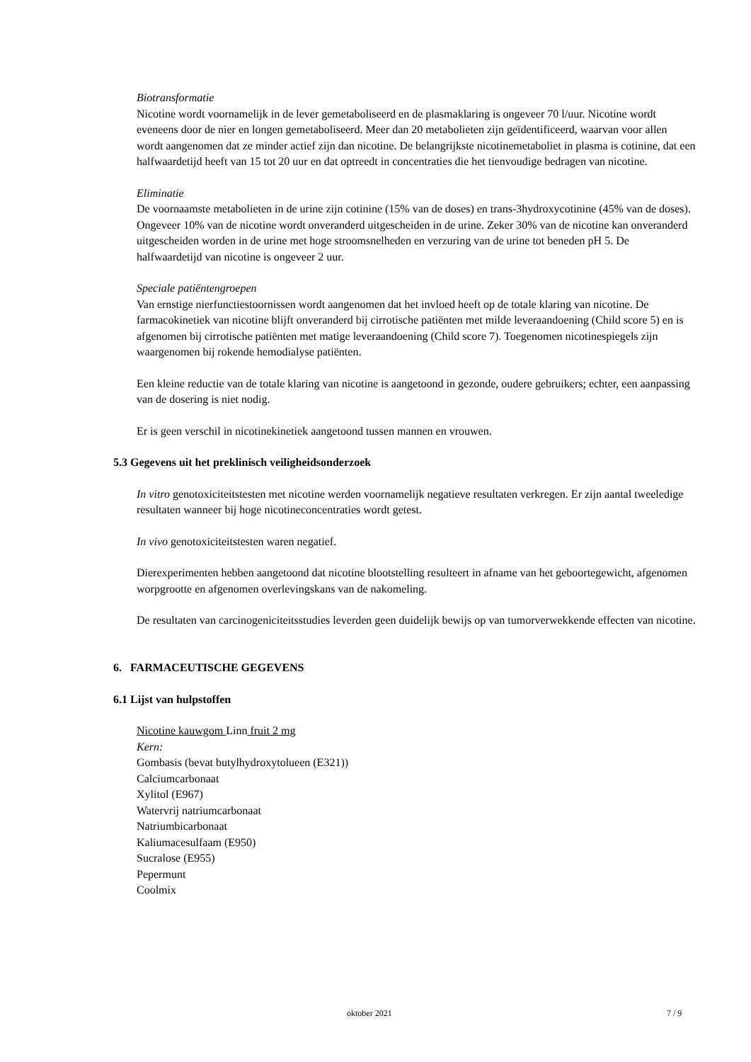Biotransformatie
Nicotine wordt voornamelijk in de lever gemetaboliseerd en de plasmaklaring is ongeveer 70 l/uur. Nicotine wordt eveneens door de nier en longen gemetaboliseerd. Meer dan 20 metabolieten zijn geïdentificeerd, waarvan voor allen wordt aangenomen dat ze minder actief zijn dan nicotine. De belangrijkste nicotinemetaboliet in plasma is cotinine, dat een halfwaardetijd heeft van 15 tot 20 uur en dat optreedt in concentraties die het tienvoudige bedragen van nicotine.
Eliminatie
De voornaamste metabolieten in de urine zijn cotinine (15% van de doses) en trans-3hydroxycotinine (45% van de doses). Ongeveer 10% van de nicotine wordt onveranderd uitgescheiden in de urine. Zeker 30% van de nicotine kan onveranderd uitgescheiden worden in de urine met hoge stroomsnelheden en verzuring van de urine tot beneden pH 5. De halfwaardetijd van nicotine is ongeveer 2 uur.
Speciale patiëntengroepen
Van ernstige nierfunctiestoornissen wordt aangenomen dat het invloed heeft op de totale klaring van nicotine. De farmacokinetiek van nicotine blijft onveranderd bij cirrotische patiënten met milde leveraandoening (Child score 5) en is afgenomen bij cirrotische patiënten met matige leveraandoening (Child score 7). Toegenomen nicotinespiegels zijn waargenomen bij rokende hemodialyse patiënten.
Een kleine reductie van de totale klaring van nicotine is aangetoond in gezonde, oudere gebruikers; echter, een aanpassing van de dosering is niet nodig.
Er is geen verschil in nicotinekinetiek aangetoond tussen mannen en vrouwen.
5.3 Gegevens uit het preklinisch veiligheidsonderzoek
In vitro genotoxiciteitstesten met nicotine werden voornamelijk negatieve resultaten verkregen. Er zijn aantal tweeledige resultaten wanneer bij hoge nicotineconcentraties wordt getest.
In vivo genotoxiciteitstesten waren negatief.
Dierexperimenten hebben aangetoond dat nicotine blootstelling resulteert in afname van het geboortegewicht, afgenomen worpgrootte en afgenomen overlevingskans van de nakomeling.
De resultaten van carcinogeniciteitsstudies leverden geen duidelijk bewijs op van tumorverwekkende effecten van nicotine.
6. FARMACEUTISCHE GEGEVENS
6.1 Lijst van hulpstoffen
Nicotine kauwgom Linn fruit 2 mg
Kern:
Gombasis (bevat butylhydroxytolueen (E321))
Calciumcarbonaat
Xylitol (E967)
Watervrij natriumcarbonaat
Natriumbicarbonaat
Kaliumacesulfaam (E950)
Sucralose (E955)
Pepermunt
Coolmix
oktober 2021 7 / 9